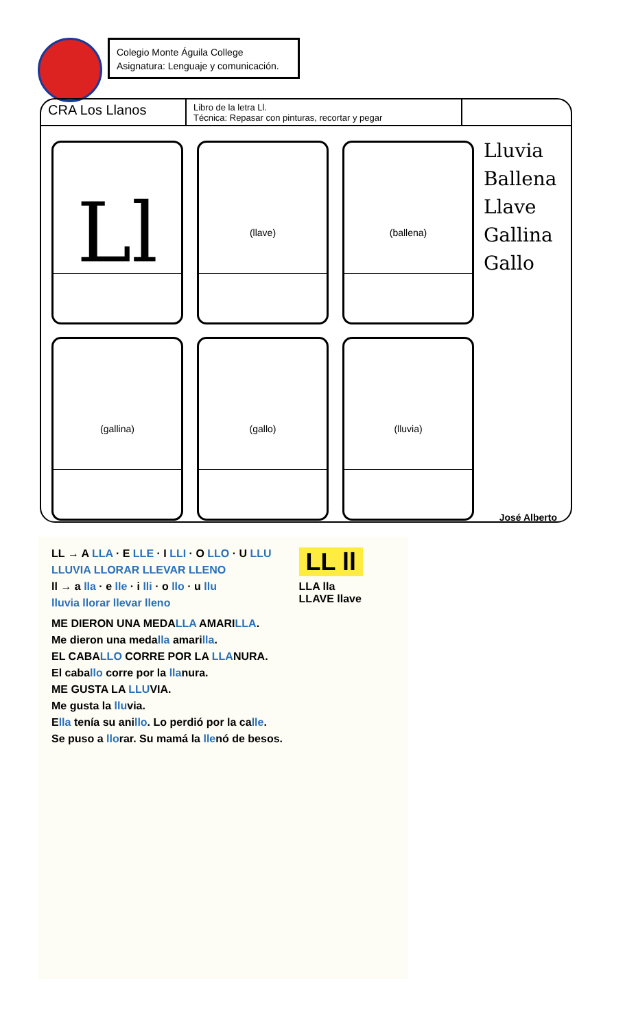Colegio Monte Águila College
Asignatura: Lenguaje y comunicación.
CRA Los Llanos
Libro de la letra Ll.
Técnica: Repasar con pinturas, recortar y pegar
Ll
(llave)
(ballena)
(gallina)
(gallo)
(lluvia)
Lluvia
Ballena
Llave
Gallina
Gallo
José Alberto
LL → A LLA · E LLE · I LLI · O LLO · U LLU
LLUVIA LLORAR LLEVAR LLENO
ll → a lla · e lle · i lli · o llo · u llu
lluvia llorar llevar lleno
LL ll
LLA lla
LLAVE llave
ME DIERON UNA MEDALLA AMARILLA.
Me dieron una medalla amarilla.
EL CABALLO CORRE POR LA LLANURA.
El caballo corre por la llanura.
ME GUSTA LA LLUVIA.
Me gusta la lluvia.
Ella tenía su anillo. Lo perdió por la calle.
Se puso a llorar. Su mamá la llenó de besos.